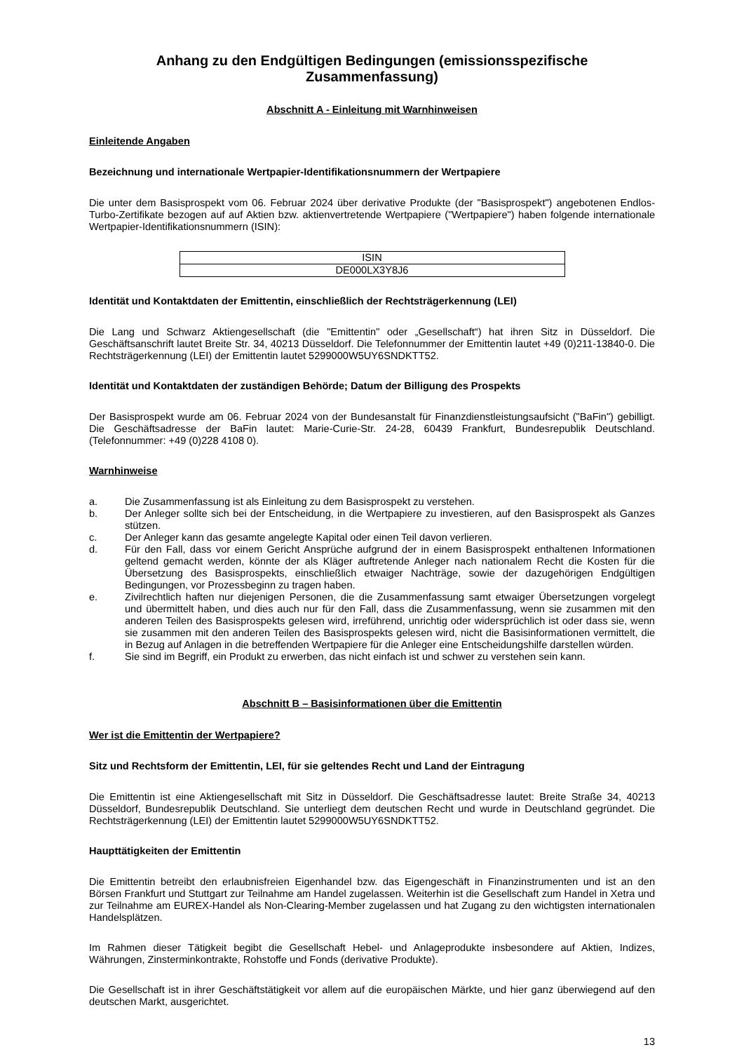Anhang zu den Endgültigen Bedingungen (emissionsspezifische Zusammenfassung)
Abschnitt A - Einleitung mit Warnhinweisen
Einleitende Angaben
Bezeichnung und internationale Wertpapier-Identifikationsnummern der Wertpapiere
Die unter dem Basisprospekt vom 06. Februar 2024 über derivative Produkte (der "Basisprospekt") angebotenen Endlos-Turbo-Zertifikate bezogen auf auf Aktien bzw. aktienvertretende Wertpapiere ("Wertpapiere") haben folgende internationale Wertpapier-Identifikationsnummern (ISIN):
| ISIN |
| DE000LX3Y8J6 |
Identität und Kontaktdaten der Emittentin, einschließlich der Rechtsträgerkennung (LEI)
Die Lang und Schwarz Aktiengesellschaft (die "Emittentin" oder „Gesellschaft“) hat ihren Sitz in Düsseldorf. Die Geschäftsanschrift lautet Breite Str. 34, 40213 Düsseldorf. Die Telefonnummer der Emittentin lautet +49 (0)211-13840-0. Die Rechtsträgerkennung (LEI) der Emittentin lautet 5299000W5UY6SNDKTT52.
Identität und Kontaktdaten der zuständigen Behörde; Datum der Billigung des Prospekts
Der Basisprospekt wurde am 06. Februar 2024 von der Bundesanstalt für Finanzdienstleistungsaufsicht ("BaFin") gebilligt. Die Geschäftsadresse der BaFin lautet: Marie-Curie-Str. 24-28, 60439 Frankfurt, Bundesrepublik Deutschland. (Telefonnummer: +49 (0)228 4108 0).
Warnhinweise
a. Die Zusammenfassung ist als Einleitung zu dem Basisprospekt zu verstehen.
b. Der Anleger sollte sich bei der Entscheidung, in die Wertpapiere zu investieren, auf den Basisprospekt als Ganzes stützen.
c. Der Anleger kann das gesamte angelegte Kapital oder einen Teil davon verlieren.
d. Für den Fall, dass vor einem Gericht Ansprüche aufgrund der in einem Basisprospekt enthaltenen Informationen geltend gemacht werden, könnte der als Kläger auftretende Anleger nach nationalem Recht die Kosten für die Übersetzung des Basisprospekts, einschließlich etwaiger Nachträge, sowie der dazugehörigen Endgültigen Bedingungen, vor Prozessbeginn zu tragen haben.
e. Zivilrechtlich haften nur diejenigen Personen, die die Zusammenfassung samt etwaiger Übersetzungen vorgelegt und übermittelt haben, und dies auch nur für den Fall, dass die Zusammenfassung, wenn sie zusammen mit den anderen Teilen des Basisprospekts gelesen wird, irreführend, unrichtig oder widersprüchlich ist oder dass sie, wenn sie zusammen mit den anderen Teilen des Basisprospekts gelesen wird, nicht die Basisinformationen vermittelt, die in Bezug auf Anlagen in die betreffenden Wertpapiere für die Anleger eine Entscheidungshilfe darstellen würden.
f. Sie sind im Begriff, ein Produkt zu erwerben, das nicht einfach ist und schwer zu verstehen sein kann.
Abschnitt B – Basisinformationen über die Emittentin
Wer ist die Emittentin der Wertpapiere?
Sitz und Rechtsform der Emittentin, LEI, für sie geltendes Recht und Land der Eintragung
Die Emittentin ist eine Aktiengesellschaft mit Sitz in Düsseldorf. Die Geschäftsadresse lautet: Breite Straße 34, 40213 Düsseldorf, Bundesrepublik Deutschland. Sie unterliegt dem deutschen Recht und wurde in Deutschland gegründet. Die Rechtsträgerkennung (LEI) der Emittentin lautet 5299000W5UY6SNDKTT52.
Haupttätigkeiten der Emittentin
Die Emittentin betreibt den erlaubnisfreien Eigenhandel bzw. das Eigengeschäft in Finanzinstrumenten und ist an den Börsen Frankfurt und Stuttgart zur Teilnahme am Handel zugelassen. Weiterhin ist die Gesellschaft zum Handel in Xetra und zur Teilnahme am EUREX-Handel als Non-Clearing-Member zugelassen und hat Zugang zu den wichtigsten internationalen Handelsplätzen.
Im Rahmen dieser Tätigkeit begibt die Gesellschaft Hebel- und Anlageprodukte insbesondere auf Aktien, Indizes, Währungen, Zinsterminkontrakte, Rohstoffe und Fonds (derivative Produkte).
Die Gesellschaft ist in ihrer Geschäftstätigkeit vor allem auf die europäischen Märkte, und hier ganz überwiegend auf den deutschen Markt, ausgerichtet.
13